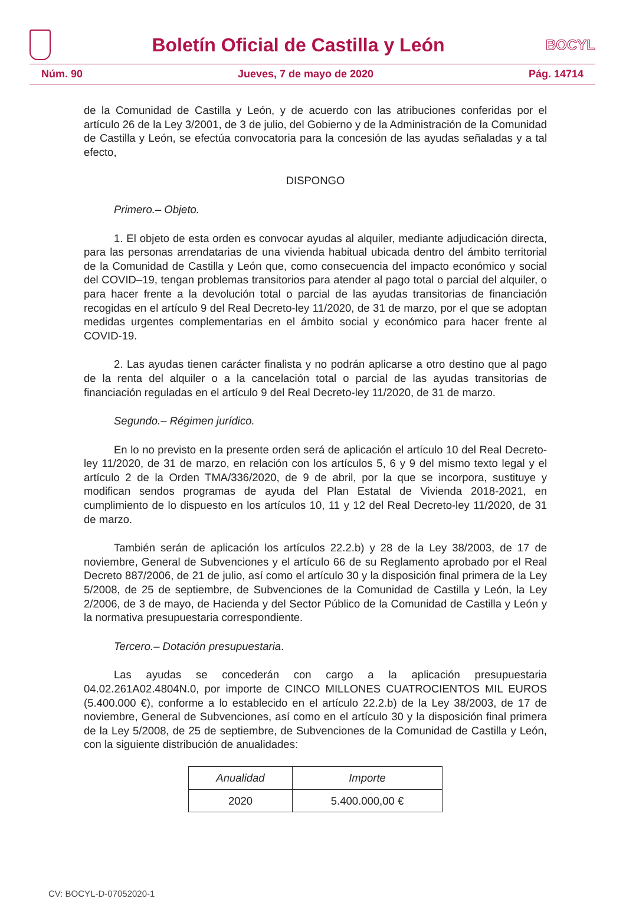Boletín Oficial de Castilla y León
BOCYL
Núm. 90 Jueves, 7 de mayo de 2020 Pág. 14714
de la Comunidad de Castilla y León, y de acuerdo con las atribuciones conferidas por el artículo 26 de la Ley 3/2001, de 3 de julio, del Gobierno y de la Administración de la Comunidad de Castilla y León, se efectúa convocatoria para la concesión de las ayudas señaladas y a tal efecto,
DISPONGO
Primero.– Objeto.
1. El objeto de esta orden es convocar ayudas al alquiler, mediante adjudicación directa, para las personas arrendatarias de una vivienda habitual ubicada dentro del ámbito territorial de la Comunidad de Castilla y León que, como consecuencia del impacto económico y social del COVID–19, tengan problemas transitorios para atender al pago total o parcial del alquiler, o para hacer frente a la devolución total o parcial de las ayudas transitorias de financiación recogidas en el artículo 9 del Real Decreto-ley 11/2020, de 31 de marzo, por el que se adoptan medidas urgentes complementarias en el ámbito social y económico para hacer frente al COVID-19.
2. Las ayudas tienen carácter finalista y no podrán aplicarse a otro destino que al pago de la renta del alquiler o a la cancelación total o parcial de las ayudas transitorias de financiación reguladas en el artículo 9 del Real Decreto-ley 11/2020, de 31 de marzo.
Segundo.– Régimen jurídico.
En lo no previsto en la presente orden será de aplicación el artículo 10 del Real Decreto-ley 11/2020, de 31 de marzo, en relación con los artículos 5, 6 y 9 del mismo texto legal y el artículo 2 de la Orden TMA/336/2020, de 9 de abril, por la que se incorpora, sustituye y modifican sendos programas de ayuda del Plan Estatal de Vivienda 2018-2021, en cumplimiento de lo dispuesto en los artículos 10, 11 y 12 del Real Decreto-ley 11/2020, de 31 de marzo.
También serán de aplicación los artículos 22.2.b) y 28 de la Ley 38/2003, de 17 de noviembre, General de Subvenciones y el artículo 66 de su Reglamento aprobado por el Real Decreto 887/2006, de 21 de julio, así como el artículo 30 y la disposición final primera de la Ley 5/2008, de 25 de septiembre, de Subvenciones de la Comunidad de Castilla y León, la Ley 2/2006, de 3 de mayo, de Hacienda y del Sector Público de la Comunidad de Castilla y León y la normativa presupuestaria correspondiente.
Tercero.– Dotación presupuestaria.
Las ayudas se concederán con cargo a la aplicación presupuestaria 04.02.261A02.4804N.0, por importe de CINCO MILLONES CUATROCIENTOS MIL EUROS (5.400.000 €), conforme a lo establecido en el artículo 22.2.b) de la Ley 38/2003, de 17 de noviembre, General de Subvenciones, así como en el artículo 30 y la disposición final primera de la Ley 5/2008, de 25 de septiembre, de Subvenciones de la Comunidad de Castilla y León, con la siguiente distribución de anualidades:
| Anualidad | Importe |
| --- | --- |
| 2020 | 5.400.000,00 € |
CV: BOCYL-D-07052020-1